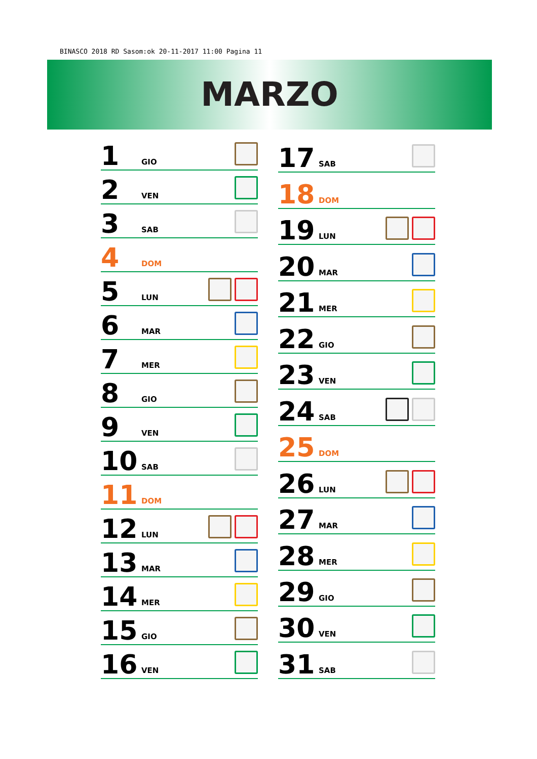BINASCO 2018 RD Sasom:ok 20-11-2017 11:00 Pagina 11
MARZO
| 1 | GIO | |
| 2 | VEN | |
| 3 | SAB | |
| 4 | DOM | |
| 5 | LUN | |
| 6 | MAR | |
| 7 | MER | |
| 8 | GIO | |
| 9 | VEN | |
| 10 | SAB | |
| 11 | DOM | |
| 12 | LUN | |
| 13 | MAR | |
| 14 | MER | |
| 15 | GIO | |
| 16 | VEN | |
| 17 | SAB | |
| 18 | DOM | |
| 19 | LUN | |
| 20 | MAR | |
| 21 | MER | |
| 22 | GIO | |
| 23 | VEN | |
| 24 | SAB | |
| 25 | DOM | |
| 26 | LUN | |
| 27 | MAR | |
| 28 | MER | |
| 29 | GIO | |
| 30 | VEN | |
| 31 | SAB | |